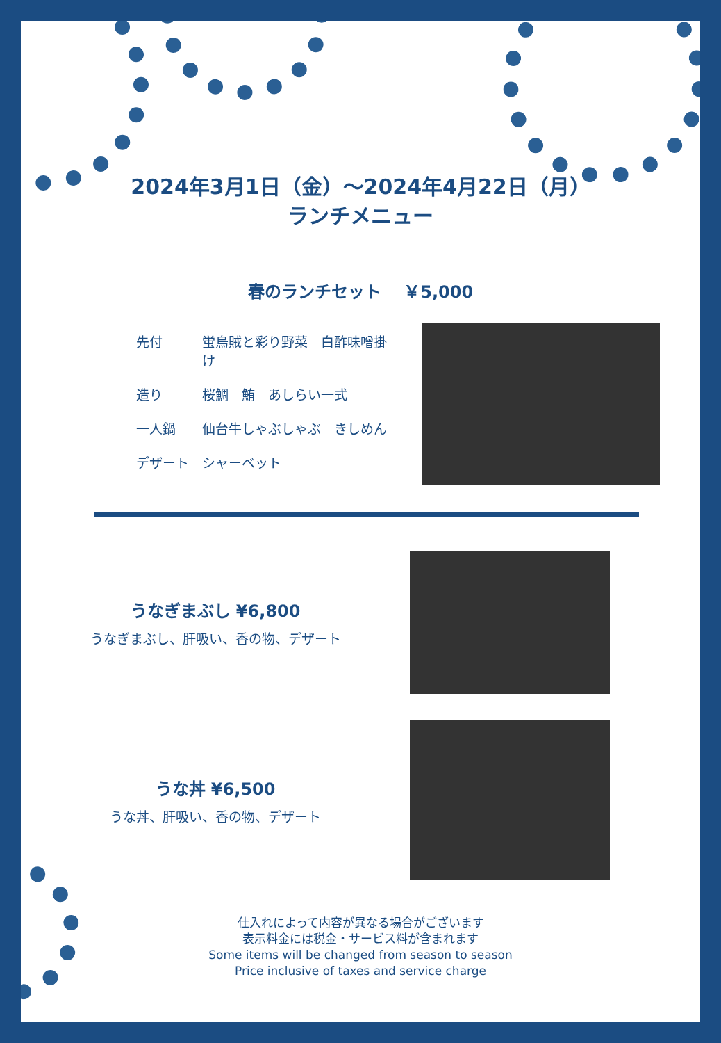2024年3月1日（金）～2024年4月22日（月）
ランチメニュー
春のランチセット　 ￥5,000
先付 蛍烏賊と彩り野菜　白酢味噌掛け
造り 桜鯛　鮪　あしらい一式
一人鍋 仙台牛しゃぶしゃぶ　きしめん
デザート シャーベット
うなぎまぶし ¥6,800
うなぎまぶし、肝吸い、香の物、デザート
うな丼 ¥6,500
うな丼、肝吸い、香の物、デザート
仕入れによって内容が異なる場合がございます
表示料金には税金・サービス料が含まれます
Some items will be changed from season to season
Price inclusive of taxes and service charge